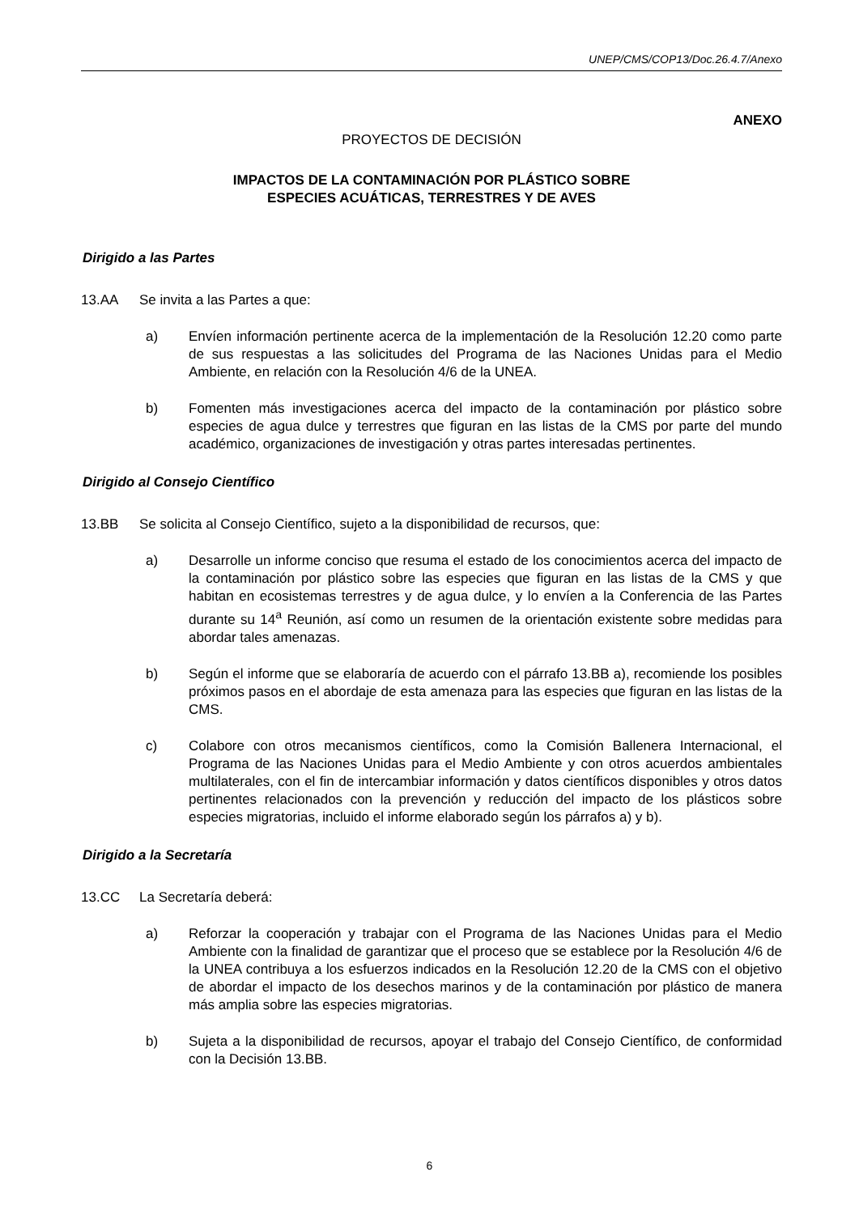UNEP/CMS/COP13/Doc.26.4.7/Anexo
ANEXO
PROYECTOS DE DECISIÓN
IMPACTOS DE LA CONTAMINACIÓN POR PLÁSTICO SOBRE
ESPECIES ACUÁTICAS, TERRESTRES Y DE AVES
Dirigido a las Partes
13.AA Se invita a las Partes a que:
a) Envíen información pertinente acerca de la implementación de la Resolución 12.20 como parte de sus respuestas a las solicitudes del Programa de las Naciones Unidas para el Medio Ambiente, en relación con la Resolución 4/6 de la UNEA.
b) Fomenten más investigaciones acerca del impacto de la contaminación por plástico sobre especies de agua dulce y terrestres que figuran en las listas de la CMS por parte del mundo académico, organizaciones de investigación y otras partes interesadas pertinentes.
Dirigido al Consejo Científico
13.BB Se solicita al Consejo Científico, sujeto a la disponibilidad de recursos, que:
a) Desarrolle un informe conciso que resuma el estado de los conocimientos acerca del impacto de la contaminación por plástico sobre las especies que figuran en las listas de la CMS y que habitan en ecosistemas terrestres y de agua dulce, y lo envíen a la Conferencia de las Partes durante su 14<sup>a</sup> Reunión, así como un resumen de la orientación existente sobre medidas para abordar tales amenazas.
b) Según el informe que se elaboraría de acuerdo con el párrafo 13.BB a), recomiende los posibles próximos pasos en el abordaje de esta amenaza para las especies que figuran en las listas de la CMS.
c) Colabore con otros mecanismos científicos, como la Comisión Ballenera Internacional, el Programa de las Naciones Unidas para el Medio Ambiente y con otros acuerdos ambientales multilaterales, con el fin de intercambiar información y datos científicos disponibles y otros datos pertinentes relacionados con la prevención y reducción del impacto de los plásticos sobre especies migratorias, incluido el informe elaborado según los párrafos a) y b).
Dirigido a la Secretaría
13.CC La Secretaría deberá:
a) Reforzar la cooperación y trabajar con el Programa de las Naciones Unidas para el Medio Ambiente con la finalidad de garantizar que el proceso que se establece por la Resolución 4/6 de la UNEA contribuya a los esfuerzos indicados en la Resolución 12.20 de la CMS con el objetivo de abordar el impacto de los desechos marinos y de la contaminación por plástico de manera más amplia sobre las especies migratorias.
b) Sujeta a la disponibilidad de recursos, apoyar el trabajo del Consejo Científico, de conformidad con la Decisión 13.BB.
6